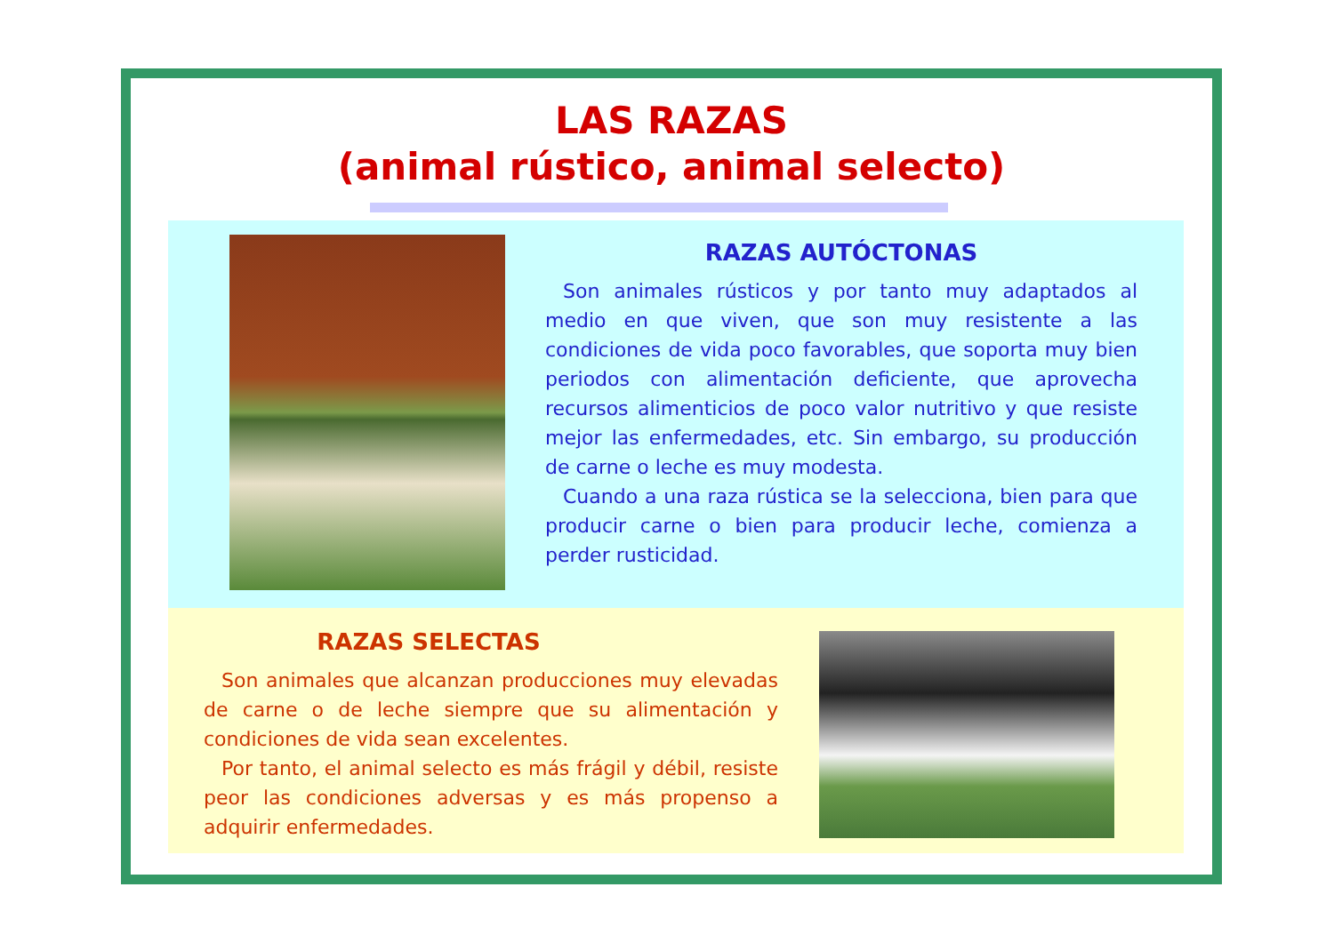LAS RAZAS
(animal rústico, animal selecto)
RAZAS AUTÓCTONAS
Son animales rústicos y por tanto muy adaptados al medio en que viven, que son muy resistente a las condiciones de vida poco favorables, que soporta muy bien periodos con alimentación deficiente, que aprovecha recursos alimenticios de poco valor nutritivo y que resiste mejor las enfermedades, etc. Sin embargo, su producción de carne o leche es muy modesta.
Cuando a una raza rústica se la selecciona, bien para que producir carne o bien para producir leche, comienza a perder rusticidad.
RAZAS SELECTAS
Son animales que alcanzan producciones muy elevadas de carne o de leche siempre que su alimentación y condiciones de vida sean excelentes.
Por tanto, el animal selecto es más frágil y débil, resiste peor las condiciones adversas y es más propenso a adquirir enfermedades.